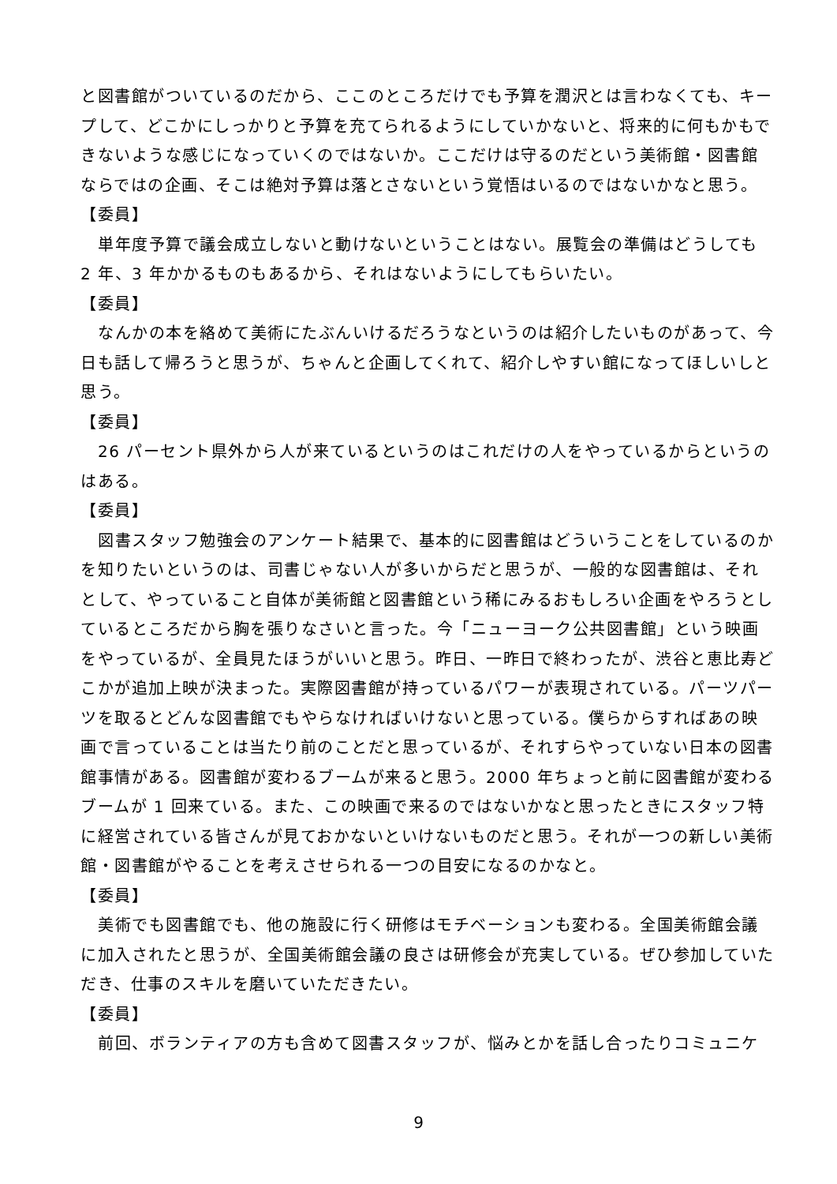と図書館がついているのだから、ここのところだけでも予算を潤沢とは言わなくても、キープして、どこかにしっかりと予算を充てられるようにしていかないと、将来的に何もかもできないような感じになっていくのではないか。ここだけは守るのだという美術館・図書館ならではの企画、そこは絶対予算は落とさないという覚悟はいるのではないかなと思う。
【委員】
単年度予算で議会成立しないと動けないということはない。展覧会の準備はどうしても 2 年、3 年かかるものもあるから、それはないようにしてもらいたい。
【委員】
なんかの本を絡めて美術にたぶんいけるだろうなというのは紹介したいものがあって、今日も話して帰ろうと思うが、ちゃんと企画してくれて、紹介しやすい館になってほしいしと思う。
【委員】
26 パーセント県外から人が来ているというのはこれだけの人をやっているからというのはある。
【委員】
図書スタッフ勉強会のアンケート結果で、基本的に図書館はどういうことをしているのかを知りたいというのは、司書じゃない人が多いからだと思うが、一般的な図書館は、それとして、やっていること自体が美術館と図書館という稀にみるおもしろい企画をやろうとしているところだから胸を張りなさいと言った。今「ニューヨーク公共図書館」という映画をやっているが、全員見たほうがいいと思う。昨日、一昨日で終わったが、渋谷と恵比寿どこかが追加上映が決まった。実際図書館が持っているパワーが表現されている。パーツパーツを取るとどんな図書館でもやらなければいけないと思っている。僕らからすればあの映画で言っていることは当たり前のことだと思っているが、それすらやっていない日本の図書館事情がある。図書館が変わるブームが来ると思う。2000 年ちょっと前に図書館が変わるブームが 1 回来ている。また、この映画で来るのではないかなと思ったときにスタッフ特に経営されている皆さんが見ておかないといけないものだと思う。それが一つの新しい美術館・図書館がやることを考えさせられる一つの目安になるのかなと。
【委員】
美術でも図書館でも、他の施設に行く研修はモチベーションも変わる。全国美術館会議に加入されたと思うが、全国美術館会議の良さは研修会が充実している。ぜひ参加していただき、仕事のスキルを磨いていただきたい。
【委員】
前回、ボランティアの方も含めて図書スタッフが、悩みとかを話し合ったりコミュニケ
9